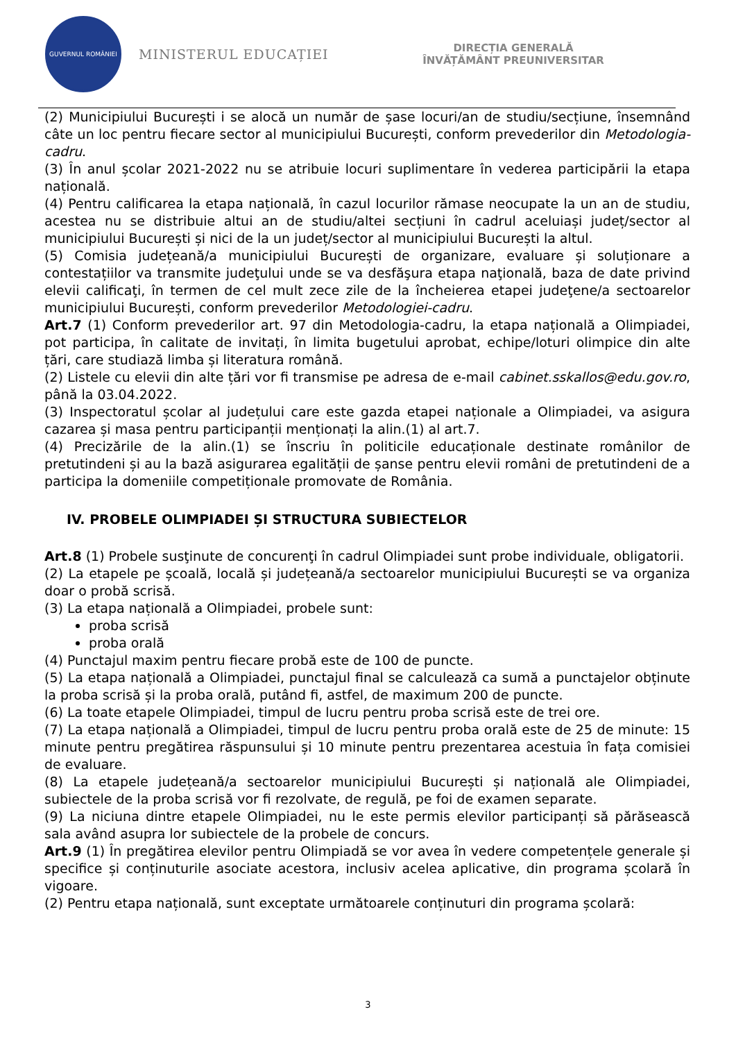GUVERNUL ROMÂNIEI
MINISTERUL EDUCAȚIEI
DIRECȚIA GENERALĂ
ÎNVĂȚĂMÂNT PREUNIVERSITAR
(2) Municipiului București i se alocă un număr de șase locuri/an de studiu/secțiune, însemnând câte un loc pentru fiecare sector al municipiului București, conform prevederilor din Metodologia-cadru.
(3) În anul școlar 2021-2022 nu se atribuie locuri suplimentare în vederea participării la etapa națională.
(4) Pentru calificarea la etapa națională, în cazul locurilor rămase neocupate la un an de studiu, acestea nu se distribuie altui an de studiu/altei secțiuni în cadrul aceluiași județ/sector al municipiului București și nici de la un județ/sector al municipiului București la altul.
(5) Comisia județeană/a municipiului București de organizare, evaluare și soluționare a contestațiilor va transmite judeţului unde se va desfăşura etapa naţională, baza de date privind elevii calificaţi, în termen de cel mult zece zile de la încheierea etapei judeţene/a sectoarelor municipiului București, conform prevederilor Metodologiei-cadru.
Art.7 (1) Conform prevederilor art. 97 din Metodologia-cadru, la etapa națională a Olimpiadei, pot participa, în calitate de invitați, în limita bugetului aprobat, echipe/loturi olimpice din alte țări, care studiază limba și literatura română.
(2) Listele cu elevii din alte țări vor fi transmise pe adresa de e-mail cabinet.sskallos@edu.gov.ro, până la 03.04.2022.
(3) Inspectoratul școlar al județului care este gazda etapei naționale a Olimpiadei, va asigura cazarea și masa pentru participanții menționați la alin.(1) al art.7.
(4) Precizările de la alin.(1) se înscriu în politicile educaționale destinate românilor de pretutindeni și au la bază asigurarea egalității de șanse pentru elevii români de pretutindeni de a participa la domeniile competiționale promovate de România.
IV. PROBELE OLIMPIADEI ȘI STRUCTURA SUBIECTELOR
Art.8 (1) Probele susţinute de concurenţi în cadrul Olimpiadei sunt probe individuale, obligatorii.
(2) La etapele pe școală, locală și județeană/a sectoarelor municipiului București se va organiza doar o probă scrisă.
(3) La etapa națională a Olimpiadei, probele sunt:
proba scrisă
proba orală
(4) Punctajul maxim pentru fiecare probă este de 100 de puncte.
(5) La etapa națională a Olimpiadei, punctajul final se calculează ca sumă a punctajelor obținute la proba scrisă și la proba orală, putând fi, astfel, de maximum 200 de puncte.
(6) La toate etapele Olimpiadei, timpul de lucru pentru proba scrisă este de trei ore.
(7) La etapa națională a Olimpiadei, timpul de lucru pentru proba orală este de 25 de minute: 15 minute pentru pregătirea răspunsului și 10 minute pentru prezentarea acestuia în fața comisiei de evaluare.
(8) La etapele județeană/a sectoarelor municipiului București și națională ale Olimpiadei, subiectele de la proba scrisă vor fi rezolvate, de regulă, pe foi de examen separate.
(9) La niciuna dintre etapele Olimpiadei, nu le este permis elevilor participanți să părăsească sala având asupra lor subiectele de la probele de concurs.
Art.9 (1) În pregătirea elevilor pentru Olimpiadă se vor avea în vedere competențele generale și specifice și conținuturile asociate acestora, inclusiv acelea aplicative, din programa școlară în vigoare.
(2) Pentru etapa națională, sunt exceptate următoarele conținuturi din programa școlară:
3